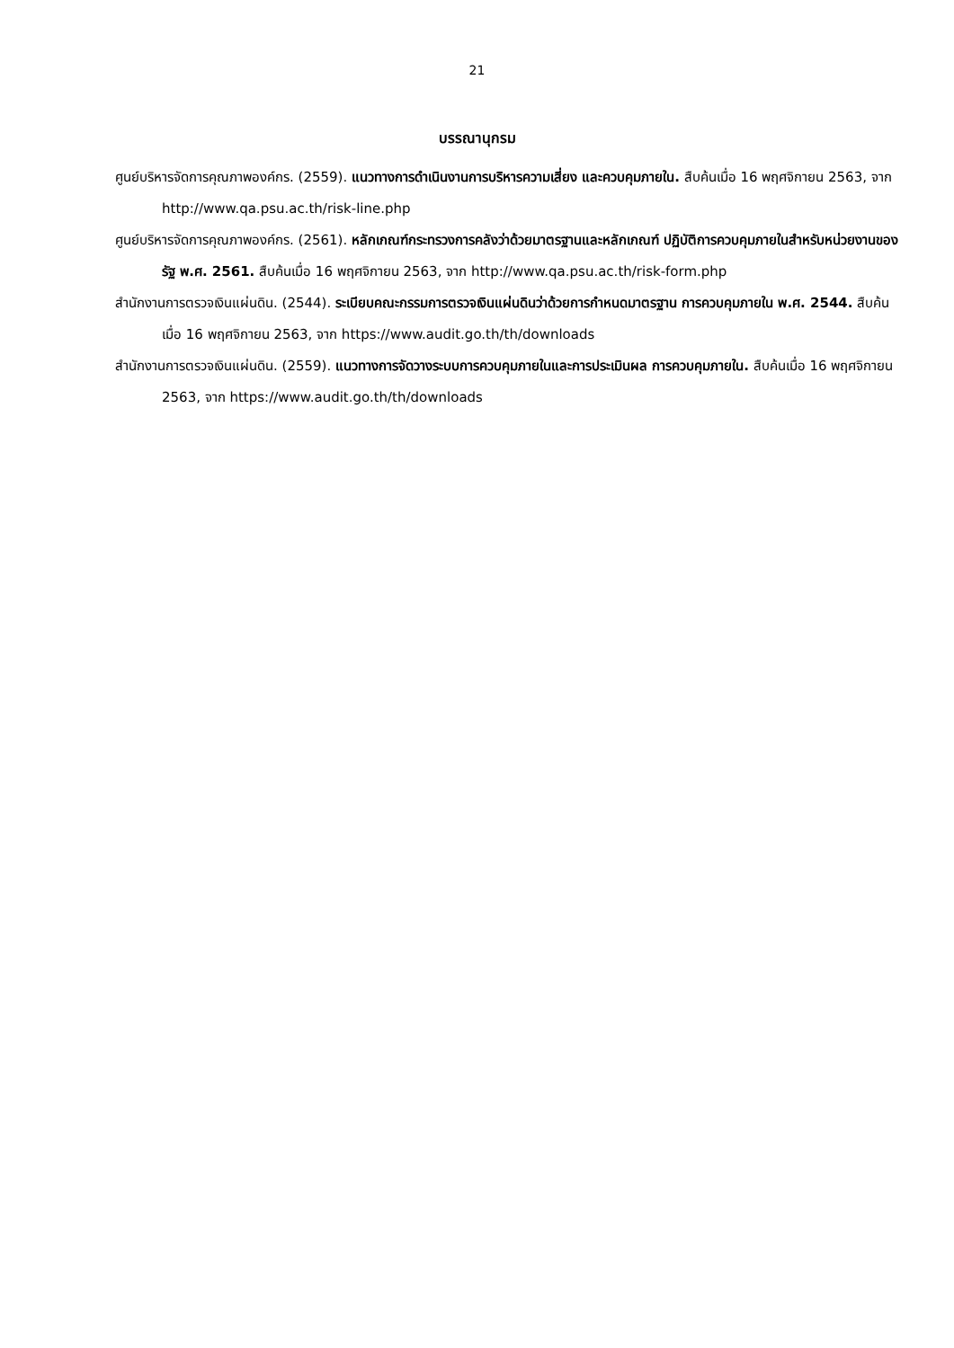21
บรรณานุกรม
ศูนย์บริหารจัดการคุณภาพองค์กร. (2559). แนวทางการดำเนินงานการบริหารความเสี่ยง และควบคุมภายใน. สืบค้นเมื่อ 16 พฤศจิกายน 2563, จาก http://www.qa.psu.ac.th/risk-line.php
ศูนย์บริหารจัดการคุณภาพองค์กร. (2561). หลักเกณฑ์กระทรวงการคลังว่าด้วยมาตรฐานและหลักเกณฑ์ ปฏิบัติการควบคุมภายในสำหรับหน่วยงานของรัฐ พ.ศ. 2561. สืบค้นเมื่อ 16 พฤศจิกายน 2563, จาก http://www.qa.psu.ac.th/risk-form.php
สำนักงานการตรวจเงินแผ่นดิน. (2544). ระเบียบคณะกรรมการตรวจเงินแผ่นดินว่าด้วยการกำหนดมาตรฐาน การควบคุมภายใน พ.ศ. 2544. สืบค้นเมื่อ 16 พฤศจิกายน 2563, จาก https://www.audit.go.th/th/downloads
สำนักงานการตรวจเงินแผ่นดิน. (2559). แนวทางการจัดวางระบบการควบคุมภายในและการประเมินผล การควบคุมภายใน. สืบค้นเมื่อ 16 พฤศจิกายน 2563, จาก https://www.audit.go.th/th/downloads